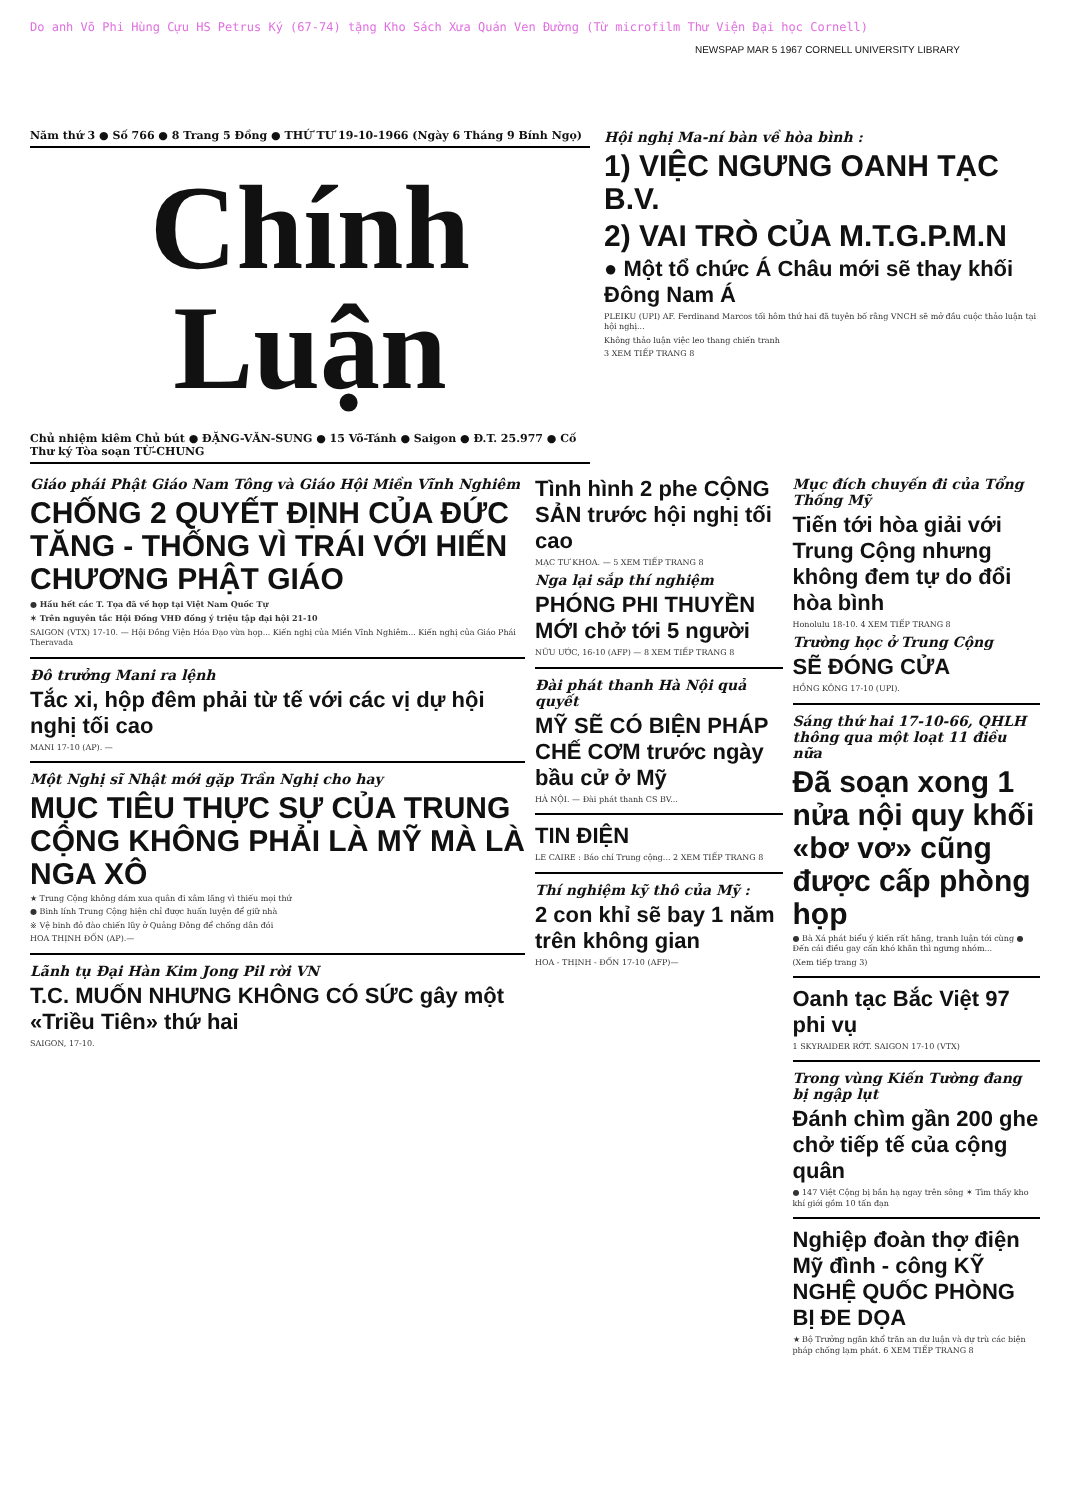Do anh Võ Phi Hùng Cựu HS Petrus Ký (67-74) tặng Kho Sách Xưa Quán Ven Đường (Từ microfilm Thư Viện Đại học Cornell)
NEWSPAP MAR 5 1967 CORNELL UNIVERSITY LIBRARY
Năm thứ 3 ● Số 766 ● 8 Trang 5 Đồng ● THỨ TƯ 19-10-1966 (Ngày 6 Tháng 9 Bính Ngọ)
Chính Luận
Chủ nhiệm kiêm Chủ bút ● ĐẶNG-VĂN-SUNG ● 15 Võ-Tánh ● Saigon ● Đ.T. 25.977 ● Cố Thư ký Tòa soạn TỪ-CHUNG
Hội nghị Ma-ní bàn về hòa bình :
1) VIỆC NGƯNG OANH TẠC B.V.
2) VAI TRÒ CỦA M.T.G.P.M.N
● Một tổ chức Á Châu mới sẽ thay khối Đông Nam Á
PLEIKU (UPI) AF. Ferdinand Marcos tối hôm thứ hai đã tuyên bố rằng VNCH sẽ mở đầu cuộc thảo luận tại hội nghị...
Không thảo luận việc leo thang chiến tranh
3 XEM TIẾP TRANG 8
Giáo phái Phật Giáo Nam Tông và Giáo Hội Miền Vĩnh Nghiêm
CHỐNG 2 QUYẾT ĐỊNH CỦA ĐỨC TĂNG - THỐNG VÌ TRÁI VỚI HIẾN CHƯƠNG PHẬT GIÁO
● Hầu hết các T. Tọa đã về họp tại Việt Nam Quốc Tự
✶ Trên nguyên tắc Hội Đồng VHĐ đồng ý triệu tập đại hội 21-10
SAIGON (VTX) 17-10. — Hội Đồng Viện Hóa Đạo vừa họp... Kiến nghị của Miền Vĩnh Nghiêm... Kiến nghị của Giáo Phái Theravada
Đô trưởng Mani ra lệnh
Tắc xi, hộp đêm phải từ tế với các vị dự hội nghị tối cao
MANI 17-10 (AP). —
Một Nghị sĩ Nhật mới gặp Trần Nghị cho hay
MỤC TIÊU THỰC SỰ CỦA TRUNG CỘNG KHÔNG PHẢI LÀ MỸ MÀ LÀ NGA XÔ
★ Trung Cộng không dám xua quân đi xâm lăng vì thiếu mọi thứ
● Binh lính Trung Cộng hiện chỉ được huấn luyện để giữ nhà
※ Vệ binh đỏ đào chiến lũy ở Quảng Đông để chống dân đói
HOA THỊNH ĐỐN (AP).—
Lãnh tụ Đại Hàn Kim Jong Pil rời VN
T.C. MUỐN NHƯNG KHÔNG CÓ SỨC gây một «Triều Tiên» thứ hai
SAIGON, 17-10.
Tình hình 2 phe CỘNG SẢN trước hội nghị tối cao
MẠC TƯ KHOA. — 5 XEM TIẾP TRANG 8
Nga lại sắp thí nghiệm
PHÓNG PHI THUYỀN MỚI chở tới 5 người
NỮU ƯỚC, 16-10 (AFP) — 8 XEM TIẾP TRANG 8
Đài phát thanh Hà Nội quả quyết
MỸ SẼ CÓ BIỆN PHÁP CHẾ CƠM trước ngày bầu cử ở Mỹ
HÀ NỘI. — Đài phát thanh CS BV...
TIN ĐIỆN
LE CAIRE : Báo chí Trung cộng... 2 XEM TIẾP TRANG 8
Thí nghiệm kỹ thô của Mỹ :
2 con khỉ sẽ bay 1 năm trên không gian
HOA - THỊNH - ĐỐN 17-10 (AFP)—
Mục đích chuyến đi của Tổng Thống Mỹ
Tiến tới hòa giải với Trung Cộng nhưng không đem tự do đổi hòa bình
Honolulu 18-10. 4 XEM TIẾP TRANG 8
Trường học ở Trung Cộng
SẼ ĐÓNG CỬA
HỒNG KÔNG 17-10 (UPI).
Sáng thứ hai 17-10-66, QHLH thông qua một loạt 11 điều nữa
Đã soạn xong 1 nửa nội quy khối «bơ vơ» cũng được cấp phòng họp
● Bà Xá phát biểu ý kiến rất hăng, tranh luận tới cùng ● Đến cái điều gay cấn khó khăn thì ngưng nhóm...
(Xem tiếp trang 3)
Oanh tạc Bắc Việt 97 phi vụ
1 SKYRAIDER RỚT. SAIGON 17-10 (VTX)
Trong vùng Kiến Tường đang bị ngập lụt
Đánh chìm gần 200 ghe chở tiếp tế của cộng quân
● 147 Việt Cộng bị bắn hạ ngay trên sông ✶ Tìm thấy kho khí giới gồm 10 tấn đạn
Nghiệp đoàn thợ điện Mỹ đình - công KỸ NGHỆ QUỐC PHÒNG BỊ ĐE DỌA
★ Bộ Trưởng ngăn khổ trăn an dư luận và dự trù các biện pháp chống lạm phát. 6 XEM TIẾP TRANG 8